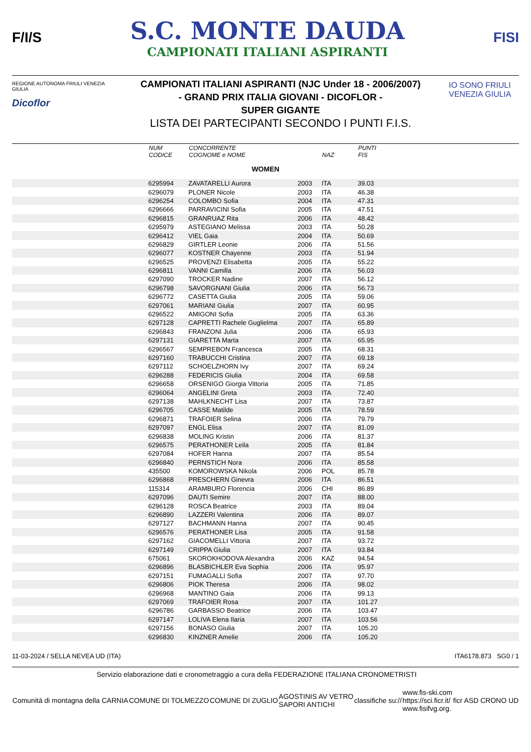F/I/S
S.C. MONTE DAUDA
CAMPIONATI ITALIANI ASPIRANTI
FISI
REGIONE AUTONOMA FRIULI VENEZIA GIULIA
Dicoflor
CAMPIONATI ITALIANI ASPIRANTI (NJC Under 18 - 2006/2007)
- GRAND PRIX ITALIA GIOVANI - DICOFLOR -
SUPER GIGANTE
LISTA DEI PARTECIPANTI SECONDO I PUNTI F.I.S.
IO SONO FRIULI VENEZIA GIULIA
| | NUM CODICE | CONCORRENTE COGNOME e NOME | | NAZ | PUNTI FIS |
| WOMEN | | | | | |
| | 6295994 | ZAVATARELLI Aurora | 2003 | ITA | 39.03 |
| | 6296079 | PLONER Nicole | 2003 | ITA | 46.38 |
| | 6296254 | COLOMBO Sofia | 2004 | ITA | 47.31 |
| | 6296666 | PARRAVICINI Sofia | 2005 | ITA | 47.51 |
| | 6296815 | GRANRUAZ Rita | 2006 | ITA | 48.42 |
| | 6295979 | ASTEGIANO Melissa | 2003 | ITA | 50.28 |
| | 6296412 | VIEL Gaia | 2004 | ITA | 50.69 |
| | 6296829 | GIRTLER Leonie | 2006 | ITA | 51.56 |
| | 6296077 | KOSTNER Chayenne | 2003 | ITA | 51.94 |
| | 6296525 | PROVENZI Elisabetta | 2005 | ITA | 55.22 |
| | 6296811 | VANNI Camilla | 2006 | ITA | 56.03 |
| | 6297090 | TROCKER Nadine | 2007 | ITA | 56.12 |
| | 6296798 | SAVORGNANI Giulia | 2006 | ITA | 56.73 |
| | 6296772 | CASETTA Giulia | 2005 | ITA | 59.06 |
| | 6297061 | MARIANI Giulia | 2007 | ITA | 60.95 |
| | 6296522 | AMIGONI Sofia | 2005 | ITA | 63.36 |
| | 6297128 | CAPRETTI Rachele Guglielma | 2007 | ITA | 65.89 |
| | 6296843 | FRANZONI Julia | 2006 | ITA | 65.93 |
| | 6297131 | GIARETTA Marta | 2007 | ITA | 65.95 |
| | 6296567 | SEMPREBON Francesca | 2005 | ITA | 68.31 |
| | 6297160 | TRABUCCHI Cristina | 2007 | ITA | 69.18 |
| | 6297112 | SCHOELZHORN Ivy | 2007 | ITA | 69.24 |
| | 6296288 | FEDERICIS Giulia | 2004 | ITA | 69.58 |
| | 6296658 | ORSENIGO Giorgia Vittoria | 2005 | ITA | 71.85 |
| | 6296064 | ANGELINI Greta | 2003 | ITA | 72.40 |
| | 6297138 | MAHLKNECHT Lisa | 2007 | ITA | 73.87 |
| | 6296705 | CASSE Matilde | 2005 | ITA | 78.59 |
| | 6296871 | TRAFOIER Selina | 2006 | ITA | 79.79 |
| | 6297097 | ENGL Elisa | 2007 | ITA | 81.09 |
| | 6296838 | MOLING Kristin | 2006 | ITA | 81.37 |
| | 6296575 | PERATHONER Leila | 2005 | ITA | 81.84 |
| | 6297084 | HOFER Hanna | 2007 | ITA | 85.54 |
| | 6296840 | PERNSTICH Nora | 2006 | ITA | 85.58 |
| | 435500 | KOMOROWSKA Nikola | 2006 | POL | 85.78 |
| | 6296868 | PRESCHERN Ginevra | 2006 | ITA | 86.51 |
| | 115314 | ARAMBURO Florencia | 2006 | CHI | 86.89 |
| | 6297096 | DAUTI Semire | 2007 | ITA | 88.00 |
| | 6296128 | ROSCA Beatrice | 2003 | ITA | 89.04 |
| | 6296890 | LAZZERI Valentina | 2006 | ITA | 89.07 |
| | 6297127 | BACHMANN Hanna | 2007 | ITA | 90.45 |
| | 6296576 | PERATHONER Lisa | 2005 | ITA | 91.58 |
| | 6297162 | GIACOMELLI Vittoria | 2007 | ITA | 93.72 |
| | 6297149 | CRIPPA Giulia | 2007 | ITA | 93.84 |
| | 675061 | SKOROKHODOVA Alexandra | 2006 | KAZ | 94.54 |
| | 6296896 | BLASBICHLER Eva Sophia | 2006 | ITA | 95.97 |
| | 6297151 | FUMAGALLI Sofia | 2007 | ITA | 97.70 |
| | 6296806 | PIOK Theresa | 2006 | ITA | 98.02 |
| | 6296968 | MANTINO Gaia | 2006 | ITA | 99.13 |
| | 6297069 | TRAFOIER Rosa | 2007 | ITA | 101.27 |
| | 6296786 | GARBASSO Beatrice | 2006 | ITA | 103.47 |
| | 6297147 | LOLIVA Elena Ilaria | 2007 | ITA | 103.56 |
| | 6297156 | BONASO Giulia | 2007 | ITA | 105.20 |
| | 6296830 | KINZNER Amelie | 2006 | ITA | 105.20 |
11-03-2024 / SELLA NEVEA UD (ITA) ITA6178.873 SG0 / 1
Servizio elaborazione dati e cronometraggio a cura della FEDERAZIONE ITALIANA CRONOMETRISTI
Comunità di montagna della CARNIA COMUNE DI TOLMEZZO COMUNE DI ZUGLIO AGOSTINIS AV VETRO
SAPORI ANTICHI classifiche su:// www.fis-ski.com
https://sci.ficr.it/
www.fisifvg.org. ficr ASD CRONO UD